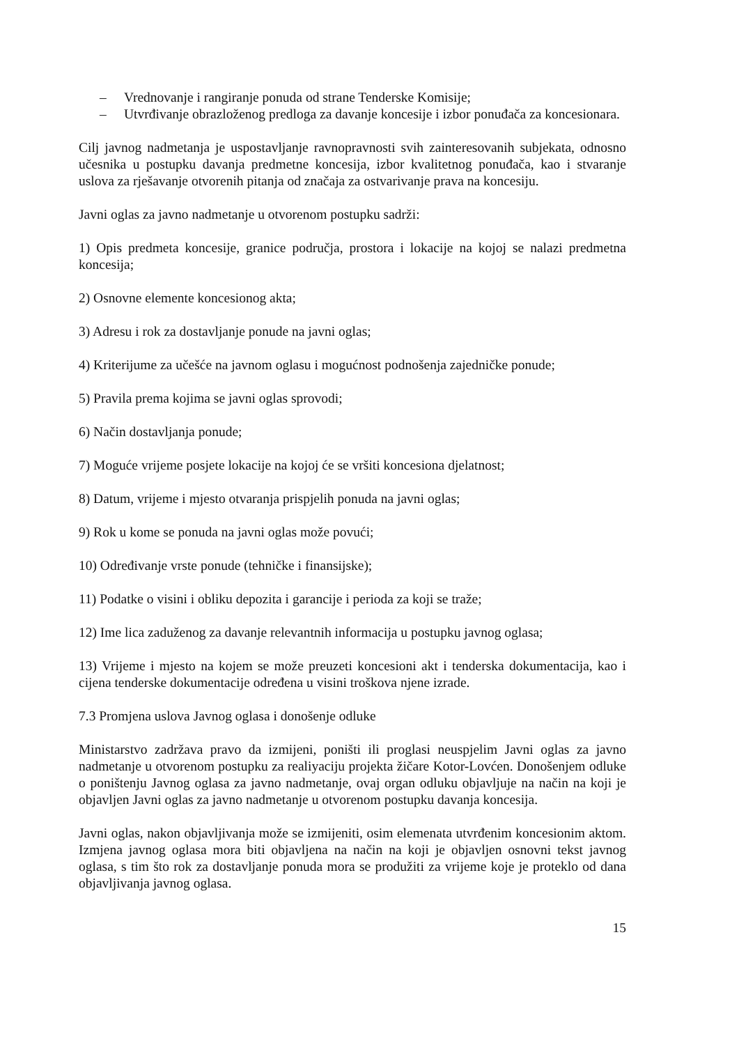– Vrednovanje i rangiranje ponuda od strane Tenderske Komisije;
– Utvrđivanje obrazloženog predloga za davanje koncesije i izbor ponuđača za koncesionara.
Cilj javnog nadmetanja je uspostavljanje ravnopravnosti svih zainteresovanih subjekata, odnosno učesnika u postupku davanja predmetne koncesija, izbor kvalitetnog ponuđača, kao i stvaranje uslova za rješavanje otvorenih pitanja od značaja za ostvarivanje prava na koncesiju.
Javni oglas za javno nadmetanje u otvorenom postupku sadrži:
1) Opis predmeta koncesije, granice područja, prostora i lokacije na kojoj se nalazi predmetna koncesija;
2) Osnovne elemente koncesionog akta;
3) Adresu i rok za dostavljanje ponude na javni oglas;
4) Kriterijume za učešće na javnom oglasu i mogućnost podnošenja zajedničke ponude;
5) Pravila prema kojima se javni oglas sprovodi;
6) Način dostavljanja ponude;
7) Moguće vrijeme posjete lokacije na kojoj će se vršiti koncesiona djelatnost;
8) Datum, vrijeme i mjesto otvaranja prispjelih ponuda na javni oglas;
9) Rok u kome se ponuda na javni oglas može povući;
10) Određivanje vrste ponude (tehničke i finansijske);
11) Podatke o visini i obliku depozita i garancije i perioda za koji se traže;
12) Ime lica zaduženog za davanje relevantnih informacija u postupku javnog oglasa;
13) Vrijeme i mjesto na kojem se može preuzeti koncesioni akt i tenderska dokumentacija, kao i cijena tenderske dokumentacije određena u visini troškova njene izrade.
7.3 Promjena uslova Javnog oglasa i donošenje odluke
Ministarstvo zadržava pravo da izmijeni, poništi ili proglasi neuspjelim Javni oglas za javno nadmetanje u otvorenom postupku za realiyaciju projekta žičare Kotor-Lovćen. Donošenjem odluke o poništenju Javnog oglasa za javno nadmetanje, ovaj organ odluku objavljuje na način na koji je objavljen Javni oglas za javno nadmetanje u otvorenom postupku davanja koncesija.
Javni oglas, nakon objavljivanja može se izmijeniti, osim elemenata utvrđenim koncesionim aktom. Izmjena javnog oglasa mora biti objavljena na način na koji je objavljen osnovni tekst javnog oglasa, s tim što rok za dostavljanje ponuda mora se produžiti za vrijeme koje je proteklo od dana objavljivanja javnog oglasa.
15